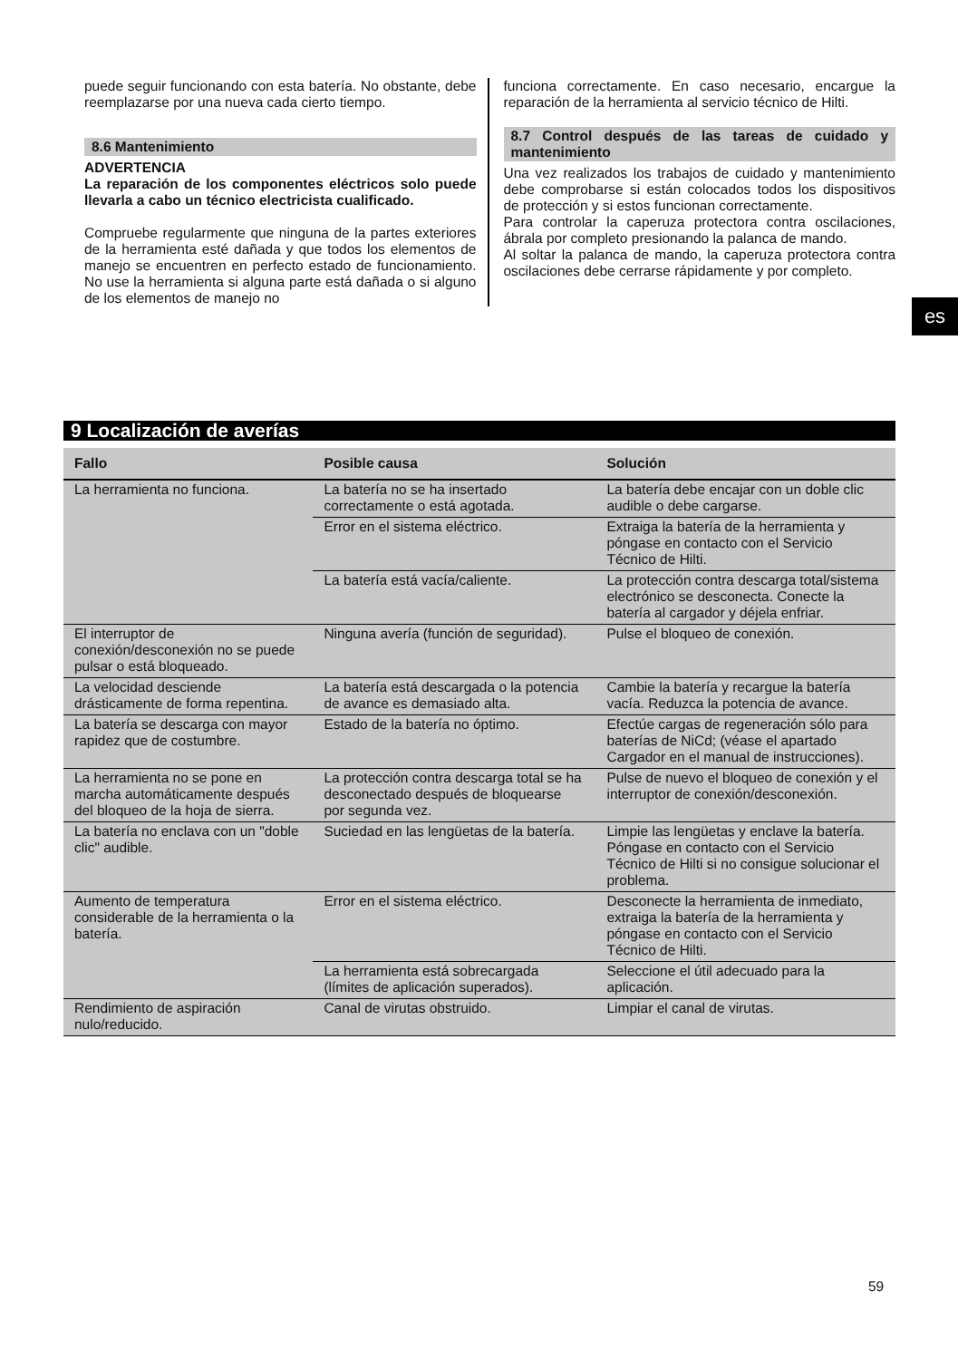puede seguir funcionando con esta batería. No obstante, debe reemplazarse por una nueva cada cierto tiempo.
8.6 Mantenimiento
ADVERTENCIA
La reparación de los componentes eléctricos solo puede llevarla a cabo un técnico electricista cualificado.
Compruebe regularmente que ninguna de la partes exteriores de la herramienta esté dañada y que todos los elementos de manejo se encuentren en perfecto estado de funcionamiento. No use la herramienta si alguna parte está dañada o si alguno de los elementos de manejo no
funciona correctamente. En caso necesario, encargue la reparación de la herramienta al servicio técnico de Hilti.
8.7 Control después de las tareas de cuidado y mantenimiento
Una vez realizados los trabajos de cuidado y mantenimiento debe comprobarse si están colocados todos los dispositivos de protección y si estos funcionan correctamente.
Para controlar la caperuza protectora contra oscilaciones, ábrala por completo presionando la palanca de mando.
Al soltar la palanca de mando, la caperuza protectora contra oscilaciones debe cerrarse rápidamente y por completo.
es
9 Localización de averías
| Fallo | Posible causa | Solución |
| --- | --- | --- |
| La herramienta no funciona. | La batería no se ha insertado correctamente o está agotada. | La batería debe encajar con un doble clic audible o debe cargarse. |
| | Error en el sistema eléctrico. | Extraiga la batería de la herramienta y póngase en contacto con el Servicio Técnico de Hilti. |
| | La batería está vacía/caliente. | La protección contra descarga total/sistema electrónico se desconecta. Conecte la batería al cargador y déjela enfriar. |
| El interruptor de conexión/desconexión no se puede pulsar o está bloqueado. | Ninguna avería (función de seguridad). | Pulse el bloqueo de conexión. |
| La velocidad desciende drásticamente de forma repentina. | La batería está descargada o la potencia de avance es demasiado alta. | Cambie la batería y recargue la batería vacía. Reduzca la potencia de avance. |
| La batería se descarga con mayor rapidez que de costumbre. | Estado de la batería no óptimo. | Efectúe cargas de regeneración sólo para baterías de NiCd; (véase el apartado Cargador en el manual de instrucciones). |
| La herramienta no se pone en marcha automáticamente después del bloqueo de la hoja de sierra. | La protección contra descarga total se ha desconectado después de bloquearse por segunda vez. | Pulse de nuevo el bloqueo de conexión y el interruptor de conexión/desconexión. |
| La batería no enclava con un "doble clic" audible. | Suciedad en las lengüetas de la batería. | Limpie las lengüetas y enclave la batería. Póngase en contacto con el Servicio Técnico de Hilti si no consigue solucionar el problema. |
| Aumento de temperatura considerable de la herramienta o la batería. | Error en el sistema eléctrico. | Desconecte la herramienta de inmediato, extraiga la batería de la herramienta y póngase en contacto con el Servicio Técnico de Hilti. |
| | La herramienta está sobrecargada (límites de aplicación superados). | Seleccione el útil adecuado para la aplicación. |
| Rendimiento de aspiración nulo/reducido. | Canal de virutas obstruido. | Limpiar el canal de virutas. |
59